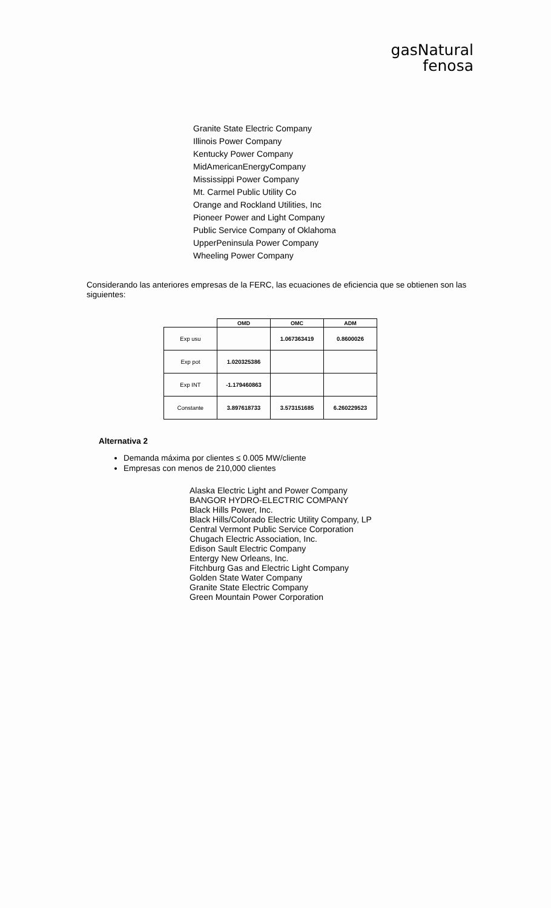gasNatural
fenosa
Granite State Electric Company
Illinois Power Company
Kentucky Power Company
MidAmericanEnergyCompany
Mississippi Power Company
Mt. Carmel Public Utility Co
Orange and Rockland Utilities, Inc
Pioneer Power and Light Company
Public Service Company of Oklahoma
UpperPeninsula Power Company
Wheeling Power Company
Considerando las anteriores empresas de la FERC, las ecuaciones de eficiencia que se obtienen son las siguientes:
| | OMD | OMC | ADM |
| --- | --- | --- | --- |
| Exp usu | | 1.067363419 | 0.8600026 |
| Exp pot | 1.020325386 | | |
| Exp INT | -1.179460863 | | |
| Constante | 3.897618733 | 3.573151685 | 6.260229523 |
Alternativa 2
Demanda máxima por clientes ≤ 0.005 MW/cliente
Empresas con menos de 210,000 clientes
Alaska Electric Light and Power Company
BANGOR HYDRO-ELECTRIC COMPANY
Black Hills Power, Inc.
Black Hills/Colorado Electric Utility Company, LP
Central Vermont Public Service Corporation
Chugach Electric Association, Inc.
Edison Sault Electric Company
Entergy New Orleans, Inc.
Fitchburg Gas and Electric Light Company
Golden State Water Company
Granite State Electric Company
Green Mountain Power Corporation